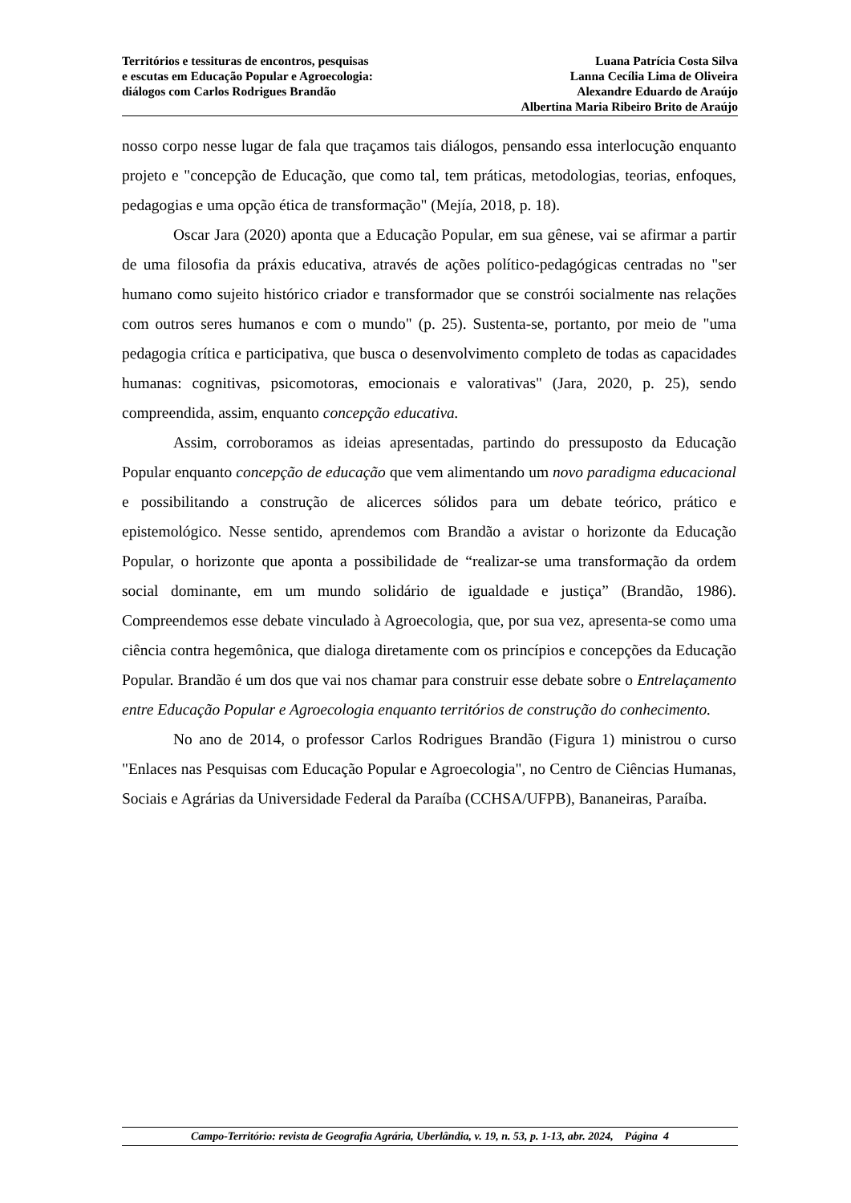Territórios e tessituras de encontros, pesquisas
e escutas em Educação Popular e Agroecologia:
diálogos com Carlos Rodrigues Brandão
Luana Patrícia Costa Silva
Lanna Cecília Lima de Oliveira
Alexandre Eduardo de Araújo
Albertina Maria Ribeiro Brito de Araújo
nosso corpo nesse lugar de fala que traçamos tais diálogos, pensando essa interlocução enquanto projeto e "concepção de Educação, que como tal, tem práticas, metodologias, teorias, enfoques, pedagogias e uma opção ética de transformação" (Mejía, 2018, p. 18).
Oscar Jara (2020) aponta que a Educação Popular, em sua gênese, vai se afirmar a partir de uma filosofia da práxis educativa, através de ações político-pedagógicas centradas no "ser humano como sujeito histórico criador e transformador que se constrói socialmente nas relações com outros seres humanos e com o mundo" (p. 25). Sustenta-se, portanto, por meio de "uma pedagogia crítica e participativa, que busca o desenvolvimento completo de todas as capacidades humanas: cognitivas, psicomotoras, emocionais e valorativas" (Jara, 2020, p. 25), sendo compreendida, assim, enquanto concepção educativa.
Assim, corroboramos as ideias apresentadas, partindo do pressuposto da Educação Popular enquanto concepção de educação que vem alimentando um novo paradigma educacional e possibilitando a construção de alicerces sólidos para um debate teórico, prático e epistemológico. Nesse sentido, aprendemos com Brandão a avistar o horizonte da Educação Popular, o horizonte que aponta a possibilidade de “realizar-se uma transformação da ordem social dominante, em um mundo solidário de igualdade e justiça” (Brandão, 1986). Compreendemos esse debate vinculado à Agroecologia, que, por sua vez, apresenta-se como uma ciência contra hegemônica, que dialoga diretamente com os princípios e concepções da Educação Popular. Brandão é um dos que vai nos chamar para construir esse debate sobre o Entrelaçamento entre Educação Popular e Agroecologia enquanto territórios de construção do conhecimento.
No ano de 2014, o professor Carlos Rodrigues Brandão (Figura 1) ministrou o curso "Enlaces nas Pesquisas com Educação Popular e Agroecologia", no Centro de Ciências Humanas, Sociais e Agrárias da Universidade Federal da Paraíba (CCHSA/UFPB), Bananeiras, Paraíba.
Campo-Território: revista de Geografia Agrária, Uberlândia, v. 19, n. 53, p. 1-13, abr. 2024, Página 4